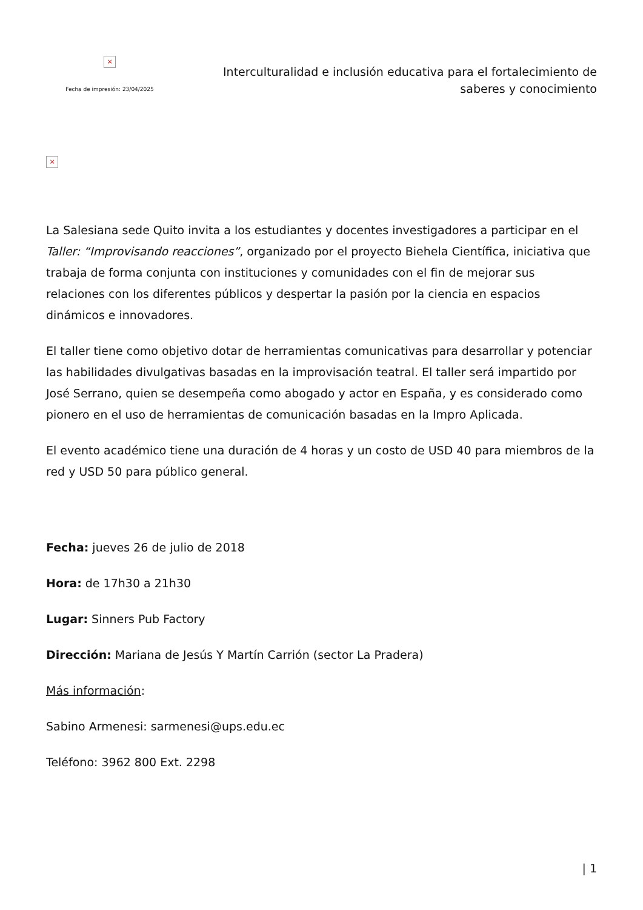×
Fecha de impresión: 23/04/2025
Interculturalidad e inclusión educativa para el fortalecimiento de
saberes y conocimiento
×
La Salesiana sede Quito invita a los estudiantes y docentes investigadores a participar en el Taller: “Improvisando reacciones”, organizado por el proyecto Biehela Científica, iniciativa que trabaja de forma conjunta con instituciones y comunidades con el fin de mejorar sus relaciones con los diferentes públicos y despertar la pasión por la ciencia en espacios dinámicos e innovadores.
El taller tiene como objetivo dotar de herramientas comunicativas para desarrollar y potenciar las habilidades divulgativas basadas en la improvisación teatral. El taller será impartido por José Serrano, quien se desempeña como abogado y actor en España, y es considerado como pionero en el uso de herramientas de comunicación basadas en la Impro Aplicada.
El evento académico tiene una duración de 4 horas y un costo de USD 40 para miembros de la red y USD 50 para público general.
Fecha: jueves 26 de julio de 2018
Hora: de 17h30 a 21h30
Lugar: Sinners Pub Factory
Dirección: Mariana de Jesús Y Martín Carrión (sector La Pradera)
Más información:
Sabino Armenesi: sarmenesi@ups.edu.ec
Teléfono: 3962 800 Ext. 2298
| 1